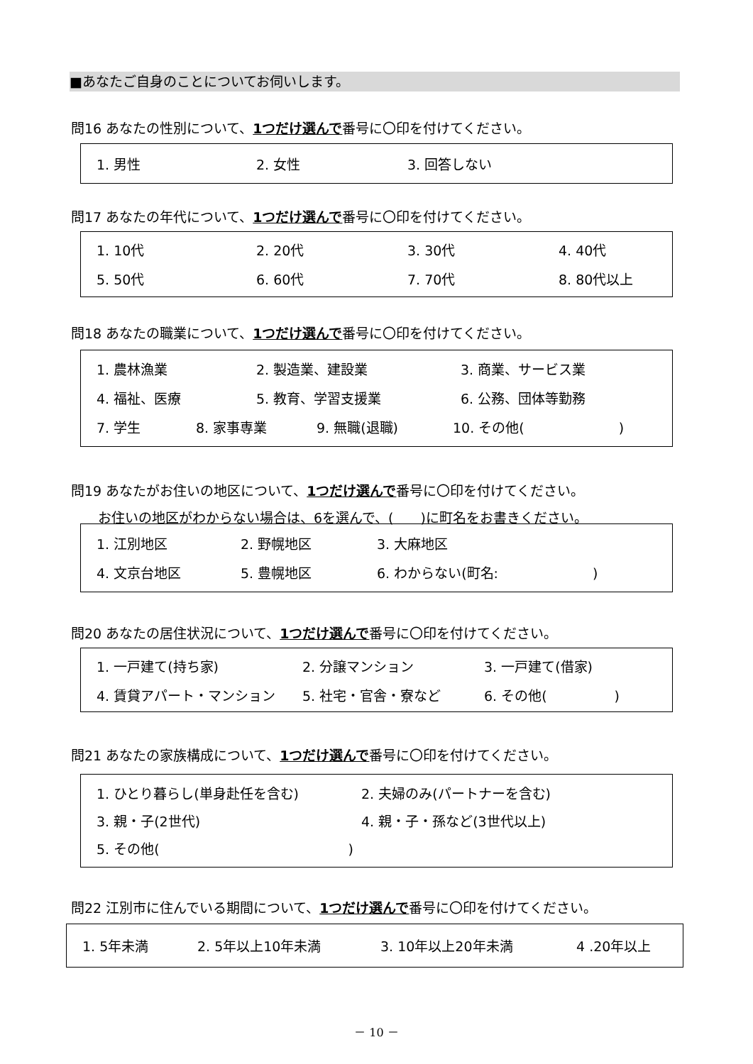■あなたご自身のことについてお伺いします。
問16 あなたの性別について、1つだけ選んで番号に〇印を付けてください。
1. 男性 2. 女性 3. 回答しない
問17 あなたの年代について、1つだけ選んで番号に〇印を付けてください。
1. 10代 2. 20代 3. 30代 4. 40代
5. 50代 6. 60代 7. 70代 8. 80代以上
問18 あなたの職業について、1つだけ選んで番号に〇印を付けてください。
1. 農林漁業 2. 製造業、建設業 3. 商業、サービス業
4. 福祉、医療 5. 教育、学習支援業 6. 公務、団体等勤務
7. 学生 8. 家事専業 9. 無職(退職) 10. その他(　　　　　　　)
問19 あなたがお住いの地区について、1つだけ選んで番号に〇印を付けてください。
　　お住いの地区がわからない場合は、6を選んで、(　　)に町名をお書きください。
1. 江別地区 2. 野幌地区 3. 大麻地区
4. 文京台地区 5. 豊幌地区 6. わからない(町名:　　　　　　　)
問20 あなたの居住状況について、1つだけ選んで番号に〇印を付けてください。
1. 一戸建て(持ち家) 2. 分譲マンション 3. 一戸建て(借家)
4. 賃貸アパート・マンション 5. 社宅・官舎・寮など 6. その他(　　　　　)
問21 あなたの家族構成について、1つだけ選んで番号に〇印を付けてください。
1. ひとり暮らし(単身赴任を含む) 2. 夫婦のみ(パートナーを含む)
3. 親・子(2世代) 4. 親・子・孫など(3世代以上)
5. その他(　　　　　　　　　　　　　　)
問22 江別市に住んでいる期間について、1つだけ選んで番号に〇印を付けてください。
1. 5年未満 2. 5年以上10年未満 3. 10年以上20年未満 4 .20年以上
－ 10 －